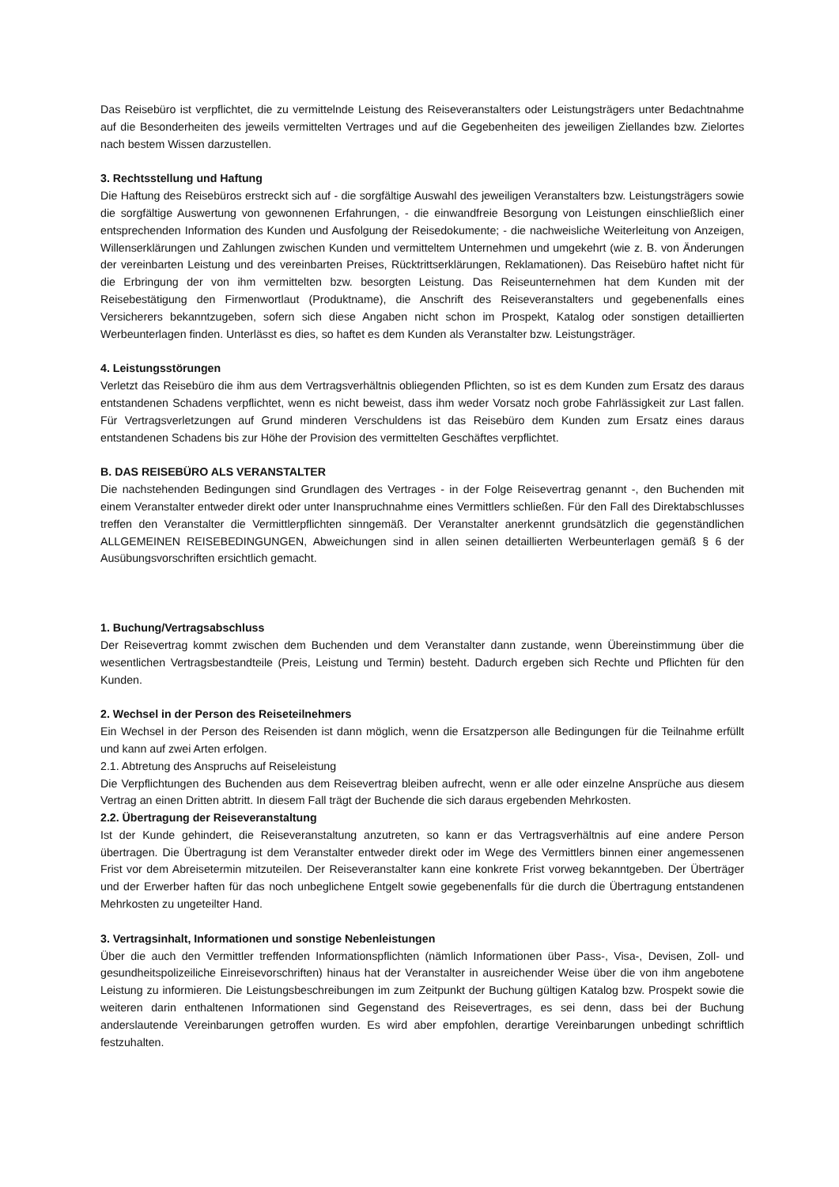Das Reisebüro ist verpflichtet, die zu vermittelnde Leistung des Reiseveranstalters oder Leistungsträgers unter Bedachtnahme auf die Besonderheiten des jeweils vermittelten Vertrages und auf die Gegebenheiten des jeweiligen Ziellandes bzw. Zielortes nach bestem Wissen darzustellen.
3. Rechtsstellung und Haftung
Die Haftung des Reisebüros erstreckt sich auf - die sorgfältige Auswahl des jeweiligen Veranstalters bzw. Leistungsträgers sowie die sorgfältige Auswertung von gewonnenen Erfahrungen, - die einwandfreie Besorgung von Leistungen einschließlich einer entsprechenden Information des Kunden und Ausfolgung der Reisedokumente; - die nachweisliche Weiterleitung von Anzeigen, Willenserklärungen und Zahlungen zwischen Kunden und vermitteltem Unternehmen und umgekehrt (wie z. B. von Änderungen der vereinbarten Leistung und des vereinbarten Preises, Rücktrittserklärungen, Reklamationen). Das Reisebüro haftet nicht für die Erbringung der von ihm vermittelten bzw. besorgten Leistung. Das Reiseunternehmen hat dem Kunden mit der Reisebestätigung den Firmenwortlaut (Produktname), die Anschrift des Reiseveranstalters und gegebenenfalls eines Versicherers bekanntzugeben, sofern sich diese Angaben nicht schon im Prospekt, Katalog oder sonstigen detaillierten Werbeunterlagen finden. Unterlässt es dies, so haftet es dem Kunden als Veranstalter bzw. Leistungsträger.
4. Leistungsstörungen
Verletzt das Reisebüro die ihm aus dem Vertragsverhältnis obliegenden Pflichten, so ist es dem Kunden zum Ersatz des daraus entstandenen Schadens verpflichtet, wenn es nicht beweist, dass ihm weder Vorsatz noch grobe Fahrlässigkeit zur Last fallen. Für Vertragsverletzungen auf Grund minderen Verschuldens ist das Reisebüro dem Kunden zum Ersatz eines daraus entstandenen Schadens bis zur Höhe der Provision des vermittelten Geschäftes verpflichtet.
B. DAS REISEBÜRO ALS VERANSTALTER
Die nachstehenden Bedingungen sind Grundlagen des Vertrages - in der Folge Reisevertrag genannt -, den Buchenden mit einem Veranstalter entweder direkt oder unter Inanspruchnahme eines Vermittlers schließen. Für den Fall des Direktabschlusses treffen den Veranstalter die Vermittlerpflichten sinngemäß. Der Veranstalter anerkennt grundsätzlich die gegenständlichen ALLGEMEINEN REISEBEDINGUNGEN, Abweichungen sind in allen seinen detaillierten Werbeunterlagen gemäß § 6 der Ausübungsvorschriften ersichtlich gemacht.
1. Buchung/Vertragsabschluss
Der Reisevertrag kommt zwischen dem Buchenden und dem Veranstalter dann zustande, wenn Übereinstimmung über die wesentlichen Vertragsbestandteile (Preis, Leistung und Termin) besteht. Dadurch ergeben sich Rechte und Pflichten für den Kunden.
2. Wechsel in der Person des Reiseteilnehmers
Ein Wechsel in der Person des Reisenden ist dann möglich, wenn die Ersatzperson alle Bedingungen für die Teilnahme erfüllt und kann auf zwei Arten erfolgen.
2.1. Abtretung des Anspruchs auf Reiseleistung
Die Verpflichtungen des Buchenden aus dem Reisevertrag bleiben aufrecht, wenn er alle oder einzelne Ansprüche aus diesem Vertrag an einen Dritten abtritt. In diesem Fall trägt der Buchende die sich daraus ergebenden Mehrkosten.
2.2. Übertragung der Reiseveranstaltung
Ist der Kunde gehindert, die Reiseveranstaltung anzutreten, so kann er das Vertragsverhältnis auf eine andere Person übertragen. Die Übertragung ist dem Veranstalter entweder direkt oder im Wege des Vermittlers binnen einer angemessenen Frist vor dem Abreisetermin mitzuteilen. Der Reiseveranstalter kann eine konkrete Frist vorweg bekanntgeben. Der Überträger und der Erwerber haften für das noch unbeglichene Entgelt sowie gegebenenfalls für die durch die Übertragung entstandenen Mehrkosten zu ungeteilter Hand.
3. Vertragsinhalt, Informationen und sonstige Nebenleistungen
Über die auch den Vermittler treffenden Informationspflichten (nämlich Informationen über Pass-, Visa-, Devisen, Zoll- und gesundheitspolizeiliche Einreisevorschriften) hinaus hat der Veranstalter in ausreichender Weise über die von ihm angebotene Leistung zu informieren. Die Leistungsbeschreibungen im zum Zeitpunkt der Buchung gültigen Katalog bzw. Prospekt sowie die weiteren darin enthaltenen Informationen sind Gegenstand des Reisevertrages, es sei denn, dass bei der Buchung anderslautende Vereinbarungen getroffen wurden. Es wird aber empfohlen, derartige Vereinbarungen unbedingt schriftlich festzuhalten.